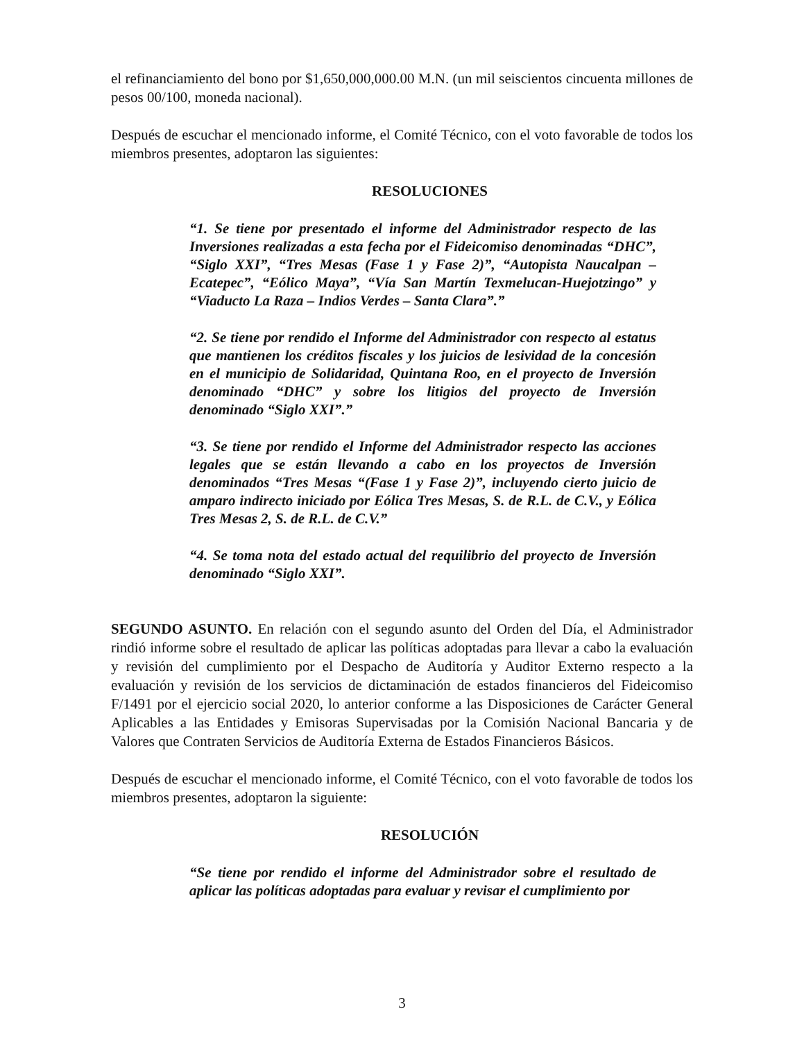el refinanciamiento del bono por $1,650,000,000.00 M.N. (un mil seiscientos cincuenta millones de pesos 00/100, moneda nacional).
Después de escuchar el mencionado informe, el Comité Técnico, con el voto favorable de todos los miembros presentes, adoptaron las siguientes:
RESOLUCIONES
“1. Se tiene por presentado el informe del Administrador respecto de las Inversiones realizadas a esta fecha por el Fideicomiso denominadas “DHC”, “Siglo XXI”, “Tres Mesas (Fase 1 y Fase 2)”, “Autopista Naucalpan – Ecatepec”, “Eólico Maya”, “Vía San Martín Texmelucan-Huejotzingo” y “Viaducto La Raza – Indios Verdes – Santa Clara”.”
“2. Se tiene por rendido el Informe del Administrador con respecto al estatus que mantienen los créditos fiscales y los juicios de lesividad de la concesión en el municipio de Solidaridad, Quintana Roo, en el proyecto de Inversión denominado “DHC” y sobre los litigios del proyecto de Inversión denominado “Siglo XXI”.”
“3. Se tiene por rendido el Informe del Administrador respecto las acciones legales que se están llevando a cabo en los proyectos de Inversión denominados “Tres Mesas “(Fase 1 y Fase 2)”, incluyendo cierto juicio de amparo indirecto iniciado por Eólica Tres Mesas, S. de R.L. de C.V., y Eólica Tres Mesas 2, S. de R.L. de C.V.”
“4. Se toma nota del estado actual del requilibrio del proyecto de Inversión denominado “Siglo XXI”.
SEGUNDO ASUNTO. En relación con el segundo asunto del Orden del Día, el Administrador rindió informe sobre el resultado de aplicar las políticas adoptadas para llevar a cabo la evaluación y revisión del cumplimiento por el Despacho de Auditoría y Auditor Externo respecto a la evaluación y revisión de los servicios de dictaminación de estados financieros del Fideicomiso F/1491 por el ejercicio social 2020, lo anterior conforme a las Disposiciones de Carácter General Aplicables a las Entidades y Emisoras Supervisadas por la Comisión Nacional Bancaria y de Valores que Contraten Servicios de Auditoría Externa de Estados Financieros Básicos.
Después de escuchar el mencionado informe, el Comité Técnico, con el voto favorable de todos los miembros presentes, adoptaron la siguiente:
RESOLUCIÓN
“Se tiene por rendido el informe del Administrador sobre el resultado de aplicar las políticas adoptadas para evaluar y revisar el cumplimiento por
3